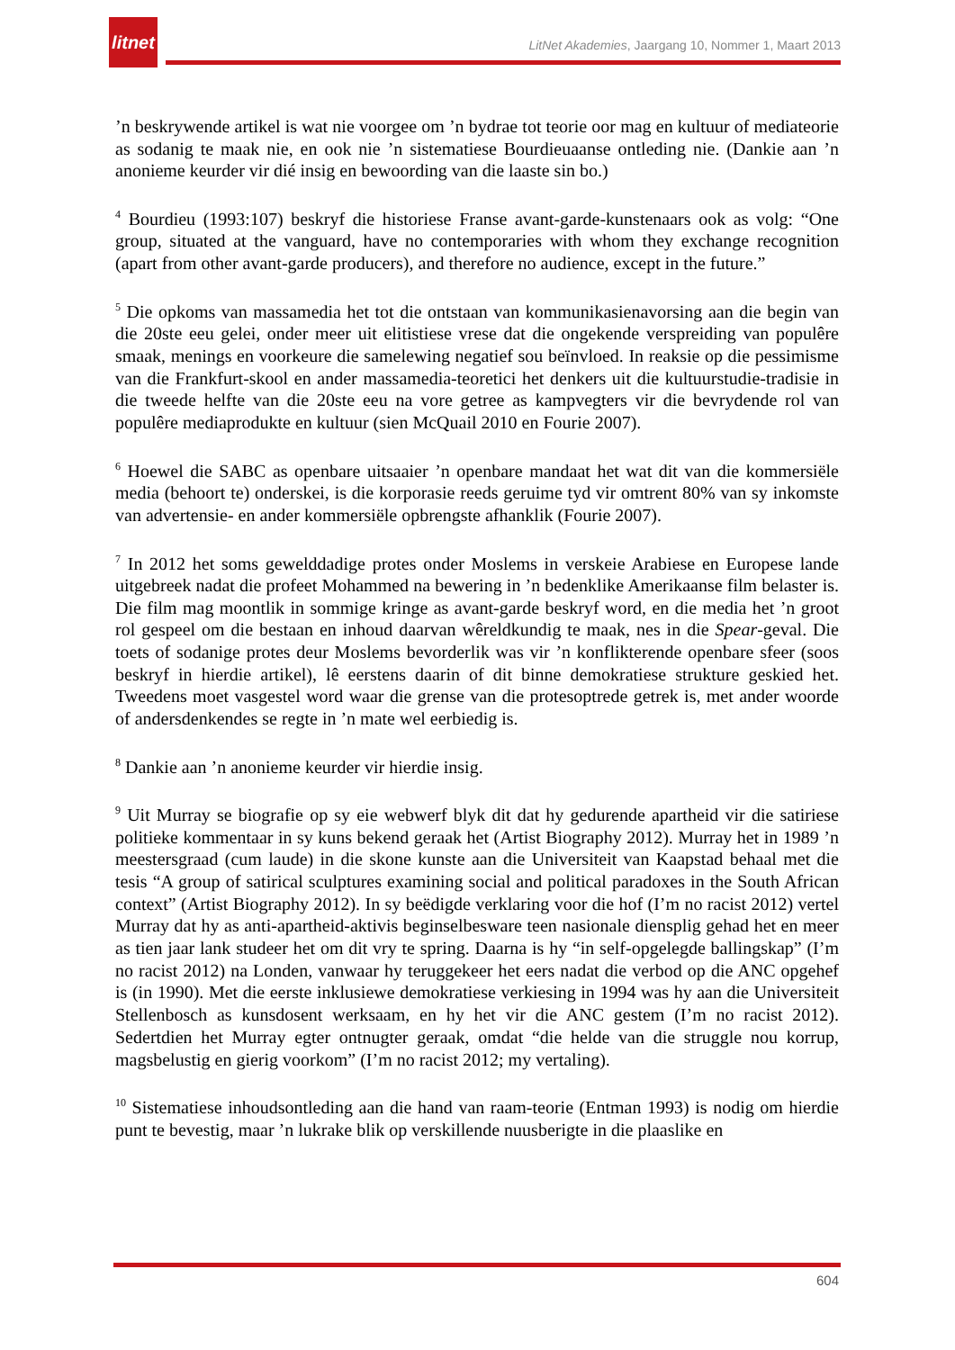litnet
LitNet Akademies, Jaargang 10, Nommer 1, Maart 2013
’n beskrywende artikel is wat nie voorgee om ’n bydrae tot teorie oor mag en kultuur of mediateorie as sodanig te maak nie, en ook nie ’n sistematiese Bourdieuaanse ontleding nie. (Dankie aan ’n anonieme keurder vir dié insig en bewoording van die laaste sin bo.)
<sup>4</sup> Bourdieu (1993:107) beskryf die historiese Franse avant-garde-kunstenaars ook as volg: “One group, situated at the vanguard, have no contemporaries with whom they exchange recognition (apart from other avant-garde producers), and therefore no audience, except in the future.”
<sup>5</sup> Die opkoms van massamedia het tot die ontstaan van kommunikasienavorsing aan die begin van die 20ste eeu gelei, onder meer uit elitistiese vrese dat die ongekende verspreiding van populêre smaak, menings en voorkeure die samelewing negatief sou beïnvloed. In reaksie op die pessimisme van die Frankfurt-skool en ander massamedia-teoretici het denkers uit die kultuurstudie-tradisie in die tweede helfte van die 20ste eeu na vore getree as kampvegters vir die bevrydende rol van populêre mediaprodukte en kultuur (sien McQuail 2010 en Fourie 2007).
<sup>6</sup> Hoewel die SABC as openbare uitsaaier ’n openbare mandaat het wat dit van die kommersiële media (behoort te) onderskei, is die korporasie reeds geruime tyd vir omtrent 80% van sy inkomste van advertensie- en ander kommersiële opbrengste afhanklik (Fourie 2007).
<sup>7</sup> In 2012 het soms gewelddadige protes onder Moslems in verskeie Arabiese en Europese lande uitgebreek nadat die profeet Mohammed na bewering in ’n bedenklike Amerikaanse film belaster is. Die film mag moontlik in sommige kringe as avant-garde beskryf word, en die media het ’n groot rol gespeel om die bestaan en inhoud daarvan wêreldkundig te maak, nes in die Spear-geval. Die toets of sodanige protes deur Moslems bevorderlik was vir ’n konflikterende openbare sfeer (soos beskryf in hierdie artikel), lê eerstens daarin of dit binne demokratiese strukture geskied het. Tweedens moet vasgestel word waar die grense van die protesoptrede getrek is, met ander woorde of andersdenkendes se regte in ’n mate wel eerbiedig is.
<sup>8</sup> Dankie aan ’n anonieme keurder vir hierdie insig.
<sup>9</sup> Uit Murray se biografie op sy eie webwerf blyk dit dat hy gedurende apartheid vir die satiriese politieke kommentaar in sy kuns bekend geraak het (Artist Biography 2012). Murray het in 1989 ’n meestersgraad (cum laude) in die skone kunste aan die Universiteit van Kaapstad behaal met die tesis “A group of satirical sculptures examining social and political paradoxes in the South African context” (Artist Biography 2012). In sy beëdigde verklaring voor die hof (I’m no racist 2012) vertel Murray dat hy as anti-apartheid-aktivis beginselbesware teen nasionale diensplig gehad het en meer as tien jaar lank studeer het om dit vry te spring. Daarna is hy “in self-opgelegde ballingskap” (I’m no racist 2012) na Londen, vanwaar hy teruggekeer het eers nadat die verbod op die ANC opgehef is (in 1990). Met die eerste inklusiewe demokratiese verkiesing in 1994 was hy aan die Universiteit Stellenbosch as kunsdosent werksaam, en hy het vir die ANC gestem (I’m no racist 2012). Sedertdien het Murray egter ontnugter geraak, omdat “die helde van die struggle nou korrup, magsbelustig en gierig voorkom” (I’m no racist 2012; my vertaling).
<sup>10</sup> Sistematiese inhoudsontleding aan die hand van raam-teorie (Entman 1993) is nodig om hierdie punt te bevestig, maar ’n lukrake blik op verskillende nuusberigte in die plaaslike en
604